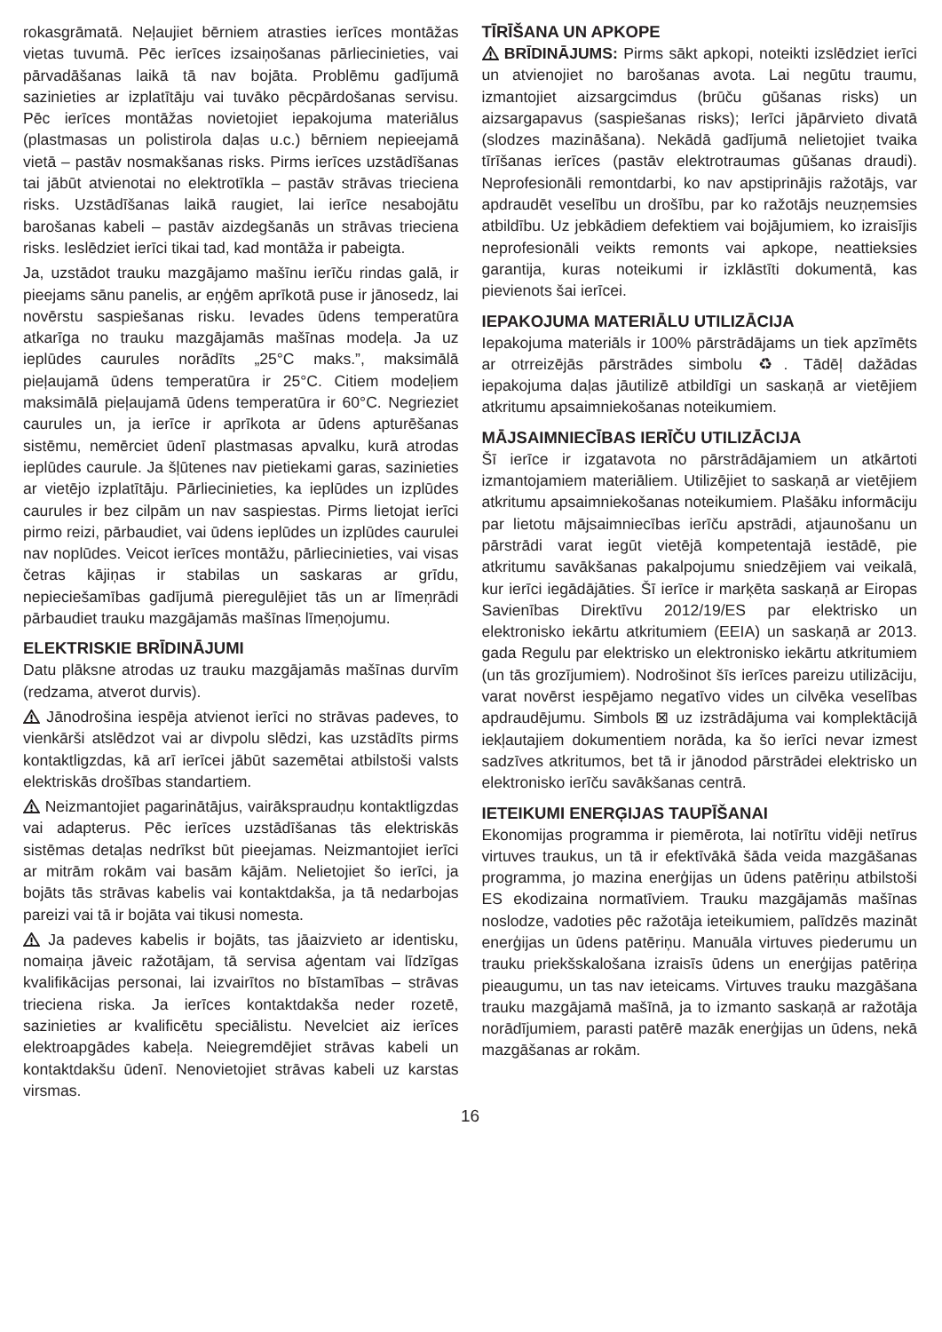rokasgrāmatā. Neļaujiet bērniem atrasties ierīces montāžas vietas tuvumā. Pēc ierīces izsaiņošanas pārliecinieties, vai pārvadāšanas laikā tā nav bojāta. Problēmu gadījumā sazinieties ar izplatītāju vai tuvāko pēcpārdošanas servisu. Pēc ierīces montāžas novietojiet iepakojuma materiālus (plastmasas un polistirola daļas u.c.) bērniem nepieejamā vietā – pastāv nosmakšanas risks. Pirms ierīces uzstādīšanas tai jābūt atvienotai no elektrotīkla – pastāv strāvas trieciena risks. Uzstādīšanas laikā raugiet, lai ierīce nesabojātu barošanas kabeli – pastāv aizdegšanās un strāvas trieciena risks. Ieslēdziet ierīci tikai tad, kad montāža ir pabeigta.
Ja, uzstādot trauku mazgājamo mašīnu ierīču rindas galā, ir pieejams sānu panelis, ar eņģēm aprīkotā puse ir jānosedz, lai novērstu saspiešanas risku. Ievades ūdens temperatūra atkarīga no trauku mazgājamās mašīnas modeļa. Ja uz ieplūdes caurules norādīts „25°C maks.”, maksimālā pieļaujamā ūdens temperatūra ir 25°C. Citiem modeļiem maksimālā pieļaujamā ūdens temperatūra ir 60°C. Negrieziet caurules un, ja ierīce ir aprīkota ar ūdens apturēšanas sistēmu, nemērciet ūdenī plastmasas apvalku, kurā atrodas ieplūdes caurule. Ja šļūtenes nav pietiekami garas, sazinieties ar vietējo izplatītāju. Pārliecinieties, ka ieplūdes un izplūdes caurules ir bez cilpām un nav saspiestas. Pirms lietojat ierīci pirmo reizi, pārbaudiet, vai ūdens ieplūdes un izplūdes caurulei nav noplūdes. Veicot ierīces montāžu, pārliecinieties, vai visas četras kājiņas ir stabilas un saskaras ar grīdu, nepieciešamības gadījumā pieregulējiet tās un ar līmeņrādi pārbaudiet trauku mazgājamās mašīnas līmeņojumu.
ELEKTRISKIE BRĪDINĀJUMI
Datu plāksne atrodas uz trauku mazgājamās mašīnas durvīm (redzama, atverot durvis).
Jānodrošina iespēja atvienot ierīci no strāvas padeves, to vienkārši atslēdzot vai ar divpolu slēdzi, kas uzstādīts pirms kontaktligzdas, kā arī ierīcei jābūt sazemētai atbilstoši valsts elektriskās drošības standartiem.
Neizmantojiet pagarinātājus, vairākspraudņu kontaktligzdas vai adapterus. Pēc ierīces uzstādīšanas tās elektriskās sistēmas detaļas nedrīkst būt pieejamas. Neizmantojiet ierīci ar mitrām rokām vai basām kājām. Nelietojiet šo ierīci, ja bojāts tās strāvas kabelis vai kontaktdakša, ja tā nedarbojas pareizi vai tā ir bojāta vai tikusi nomesta.
Ja padeves kabelis ir bojāts, tas jāaizvieto ar identisku, nomaiņa jāveic ražotājam, tā servisa aģentam vai līdzīgas kvalifikācijas personai, lai izvairītos no bīstamības – strāvas trieciena riska. Ja ierīces kontaktdakša neder rozetē, sazinieties ar kvalificētu speciālistu. Nevelciet aiz ierīces elektroapgādes kabeļa. Neiegremdējiet strāvas kabeli un kontaktdakšu ūdenī. Nenovietojiet strāvas kabeli uz karstas virsmas.
TĪRĪŠANA UN APKOPE
BRĪDINĀJUMS: Pirms sākt apkopi, noteikti izslēdziet ierīci un atvienojiet no barošanas avota. Lai negūtu traumu, izmantojiet aizsargcimdus (brūču gūšanas risks) un aizsargapavus (saspiešanas risks); Ierīci jāpārvieto divatā (slodzes mazināšana). Nekādā gadījumā nelietojiet tvaika tīrīšanas ierīces (pastāv elektrotraumas gūšanas draudi). Neprofesionāli remontdarbi, ko nav apstiprinājis ražotājs, var apdraudēt veselību un drošību, par ko ražotājs neuzņemsies atbildību. Uz jebkādiem defektiem vai bojājumiem, ko izraisījis neprofesionāli veikts remonts vai apkope, neattieksies garantija, kuras noteikumi ir izklāstīti dokumentā, kas pievienots šai ierīcei.
IEPAKOJUMA MATERIĀLU UTILIZĀCIJA
Iepakojuma materiāls ir 100% pārstrādājams un tiek apzīmēts ar otrreizējās pārstrādes simbolu ♻. Tādēļ dažādas iepakojuma daļas jāutilizē atbildīgi un saskaņā ar vietējiem atkritumu apsaimniekošanas noteikumiem.
MĀJSAIMNIECĪBAS IERĪČU UTILIZĀCIJA
Šī ierīce ir izgatavota no pārstrādājamiem un atkārtoti izmantojamiem materiāliem. Utilizējiet to saskaņā ar vietējiem atkritumu apsaimniekošanas noteikumiem. Plašāku informāciju par lietotu mājsaimniecības ierīču apstrādi, atjaunošanu un pārstrādi varat iegūt vietējā kompetentajā iestādē, pie atkritumu savākšanas pakalpojumu sniedzējiem vai veikalā, kur ierīci iegādājāties. Šī ierīce ir marķēta saskaņā ar Eiropas Savienības Direktīvu 2012/19/ES par elektrisko un elektronisko iekārtu atkritumiem (EEIA) un saskaņā ar 2013. gada Regulu par elektrisko un elektronisko iekārtu atkritumiem (un tās grozījumiem). Nodrošinot šīs ierīces pareizu utilizāciju, varat novērst iespējamo negatīvo vides un cilvēka veselības apdraudējumu. Simbols ⊠ uz izstrādājuma vai komplektācijā iekļautajiem dokumentiem norāda, ka šo ierīci nevar izmest sadzīves atkritumos, bet tā ir jānodod pārstrādei elektrisko un elektronisko ierīču savākšanas centrā.
IETEIKUMI ENERĢIJAS TAUPĪŠANAI
Ekonomijas programma ir piemērota, lai notīrītu vidēji netīrus virtuves traukus, un tā ir efektīvākā šāda veida mazgāšanas programma, jo mazina enerģijas un ūdens patēriņu atbilstoši ES ekodizaina normatīviem. Trauku mazgājamās mašīnas noslodze, vadoties pēc ražotāja ieteikumiem, palīdzēs mazināt enerģijas un ūdens patēriņu. Manuāla virtuves piederumu un trauku priekšskalošana izraisīs ūdens un enerģijas patēriņa pieaugumu, un tas nav ieteicams. Virtuves trauku mazgāšana trauku mazgājamā mašīnā, ja to izmanto saskaņā ar ražotāja norādījumiem, parasti patērē mazāk enerģijas un ūdens, nekā mazgāšanas ar rokām.
16